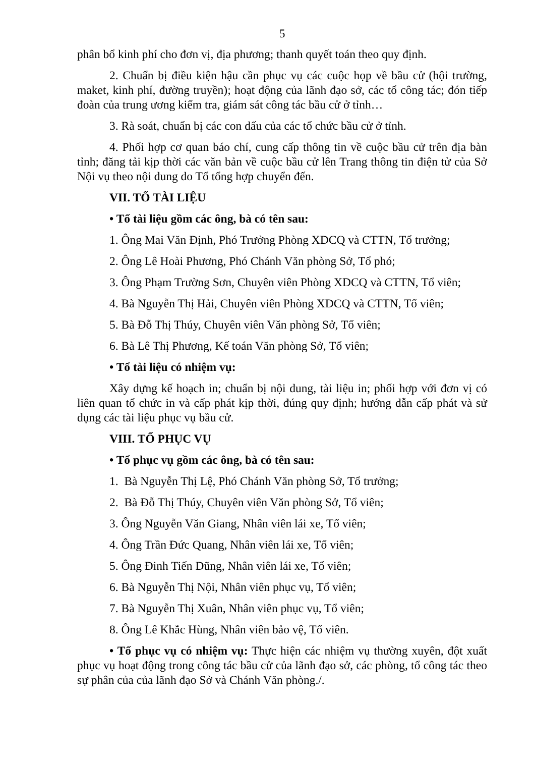5
phân bổ kinh phí cho đơn vị, địa phương; thanh quyết toán theo quy định.
2. Chuẩn bị điều kiện hậu cần phục vụ các cuộc họp về bầu cử (hội trường, maket, kinh phí, đường truyền); hoạt động của lãnh đạo sở, các tổ công tác; đón tiếp đoàn của trung ương kiểm tra, giám sát công tác bầu cử ở tỉnh…
3. Rà soát, chuẩn bị các con dấu của các tổ chức bầu cử ở tỉnh.
4. Phối hợp cơ quan báo chí, cung cấp thông tin về cuộc bầu cử trên địa bàn tỉnh; đăng tải kịp thời các văn bản về cuộc bầu cử lên Trang thông tin điện tử của Sở Nội vụ theo nội dung do Tổ tổng hợp chuyển đến.
VII. TỔ TÀI LIỆU
• Tổ tài liệu gồm các ông, bà có tên sau:
1. Ông Mai Văn Định, Phó Trưởng Phòng XDCQ và CTTN, Tổ trưởng;
2. Ông Lê Hoài Phương, Phó Chánh Văn phòng Sở, Tổ phó;
3. Ông Phạm Trường Sơn, Chuyên viên Phòng XDCQ và CTTN, Tổ viên;
4. Bà Nguyễn Thị Hải, Chuyên viên Phòng XDCQ và CTTN, Tổ viên;
5. Bà Đỗ Thị Thúy, Chuyên viên Văn phòng Sở, Tổ viên;
6. Bà Lê Thị Phương, Kế toán Văn phòng Sở, Tổ viên;
• Tổ tài liệu có nhiệm vụ:
Xây dựng kế hoạch in; chuẩn bị nội dung, tài liệu in; phối hợp với đơn vị có liên quan tổ chức in và cấp phát kịp thời, đúng quy định; hướng dẫn cấp phát và sử dụng các tài liệu phục vụ bầu cử.
VIII. TỔ PHỤC VỤ
• Tổ phục vụ gồm các ông, bà có tên sau:
1. Bà Nguyễn Thị Lệ, Phó Chánh Văn phòng Sở, Tổ trưởng;
2. Bà Đỗ Thị Thúy, Chuyên viên Văn phòng Sở, Tổ viên;
3. Ông Nguyễn Văn Giang, Nhân viên lái xe, Tổ viên;
4. Ông Trần Đức Quang, Nhân viên lái xe, Tổ viên;
5. Ông Đinh Tiến Dũng, Nhân viên lái xe, Tổ viên;
6. Bà Nguyễn Thị Nội, Nhân viên phục vụ, Tổ viên;
7. Bà Nguyễn Thị Xuân, Nhân viên phục vụ, Tổ viên;
8. Ông Lê Khắc Hùng, Nhân viên bảo vệ, Tổ viên.
• Tổ phục vụ có nhiệm vụ: Thực hiện các nhiệm vụ thường xuyên, đột xuất phục vụ hoạt động trong công tác bầu cử của lãnh đạo sở, các phòng, tổ công tác theo sự phân của của lãnh đạo Sở và Chánh Văn phòng./.